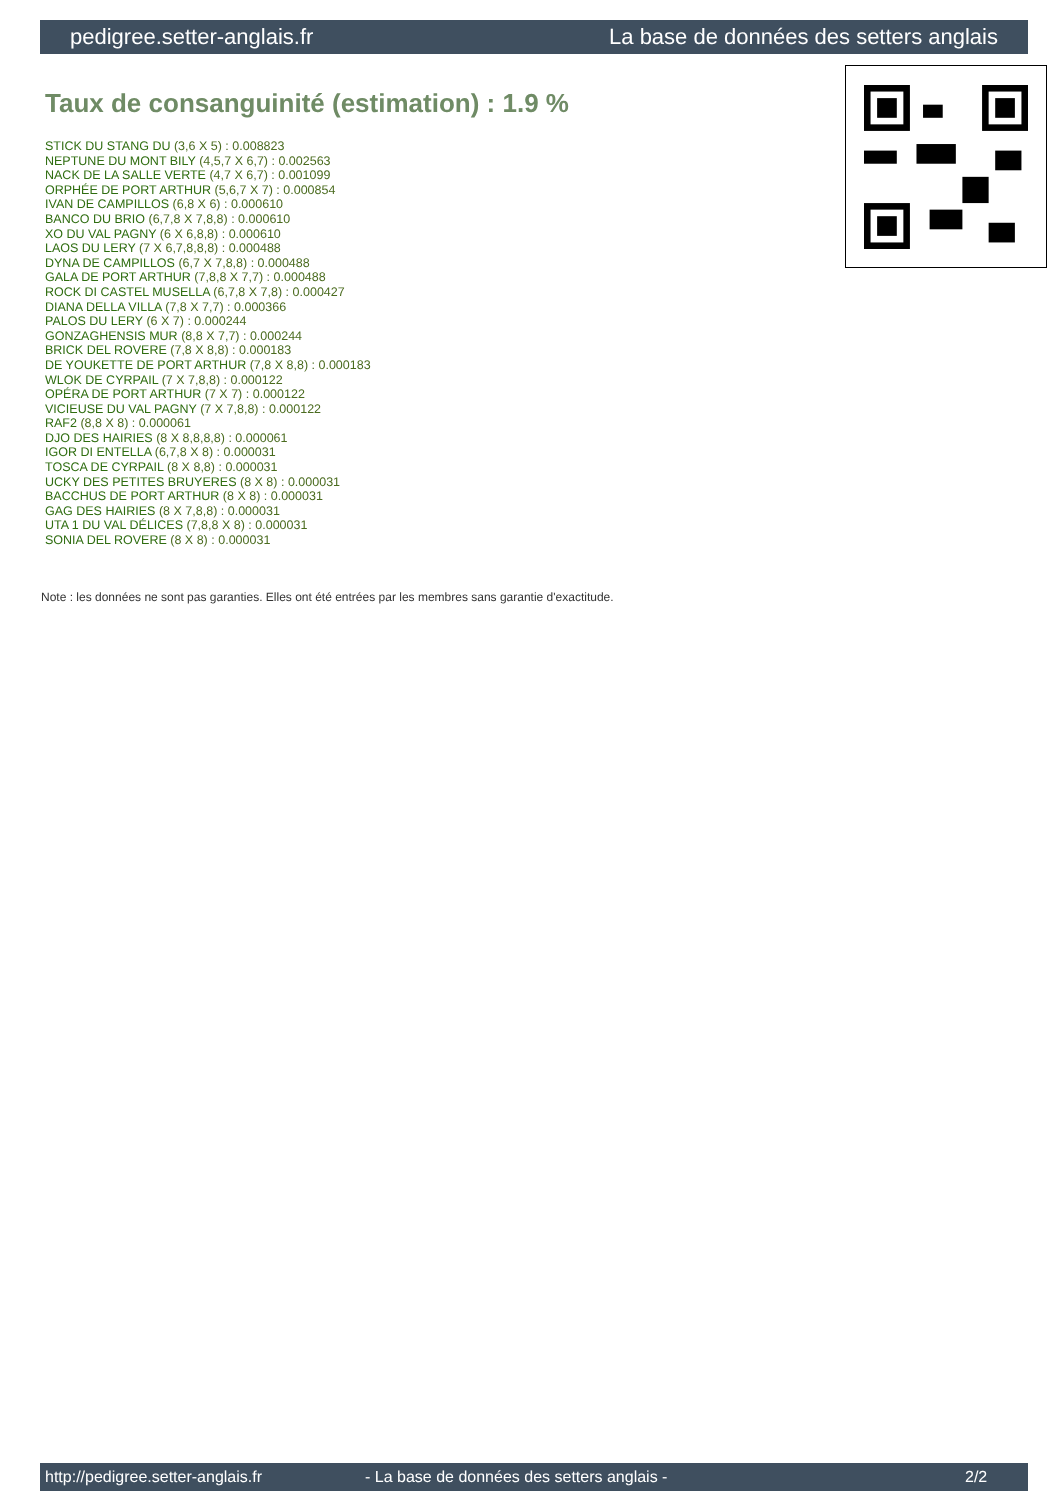pedigree.setter-anglais.fr La base de données des setters anglais
Taux de consanguinité (estimation) : 1.9 %
STICK DU STANG DU (3,6 X 5) : 0.008823
NEPTUNE DU MONT BILY (4,5,7 X 6,7) : 0.002563
NACK DE LA SALLE VERTE (4,7 X 6,7) : 0.001099
ORPHÉE DE PORT ARTHUR (5,6,7 X 7) : 0.000854
IVAN DE CAMPILLOS (6,8 X 6) : 0.000610
BANCO DU BRIO (6,7,8 X 7,8,8) : 0.000610
XO DU VAL PAGNY (6 X 6,8,8) : 0.000610
LAOS DU LERY (7 X 6,7,8,8,8) : 0.000488
DYNA DE CAMPILLOS (6,7 X 7,8,8) : 0.000488
GALA DE PORT ARTHUR (7,8,8 X 7,7) : 0.000488
ROCK DI CASTEL MUSELLA (6,7,8 X 7,8) : 0.000427
DIANA DELLA VILLA (7,8 X 7,7) : 0.000366
PALOS DU LERY (6 X 7) : 0.000244
GONZAGHENSIS MUR (8,8 X 7,7) : 0.000244
BRICK DEL ROVERE (7,8 X 8,8) : 0.000183
DE YOUKETTE DE PORT ARTHUR (7,8 X 8,8) : 0.000183
WLOK DE CYRPAIL (7 X 7,8,8) : 0.000122
OPÉRA DE PORT ARTHUR (7 X 7) : 0.000122
VICIEUSE DU VAL PAGNY (7 X 7,8,8) : 0.000122
RAF2 (8,8 X 8) : 0.000061
DJO DES HAIRIES (8 X 8,8,8,8) : 0.000061
IGOR DI ENTELLA (6,7,8 X 8) : 0.000031
TOSCA DE CYRPAIL (8 X 8,8) : 0.000031
UCKY DES PETITES BRUYERES (8 X 8) : 0.000031
BACCHUS DE PORT ARTHUR (8 X 8) : 0.000031
GAG DES HAIRIES (8 X 7,8,8) : 0.000031
UTA 1 DU VAL DÉLICES (7,8,8 X 8) : 0.000031
SONIA DEL ROVERE (8 X 8) : 0.000031
Note : les données ne sont pas garanties. Elles ont été entrées par les membres sans garantie d'exactitude.
http://pedigree.setter-anglais.fr - La base de données des setters anglais - 2/2